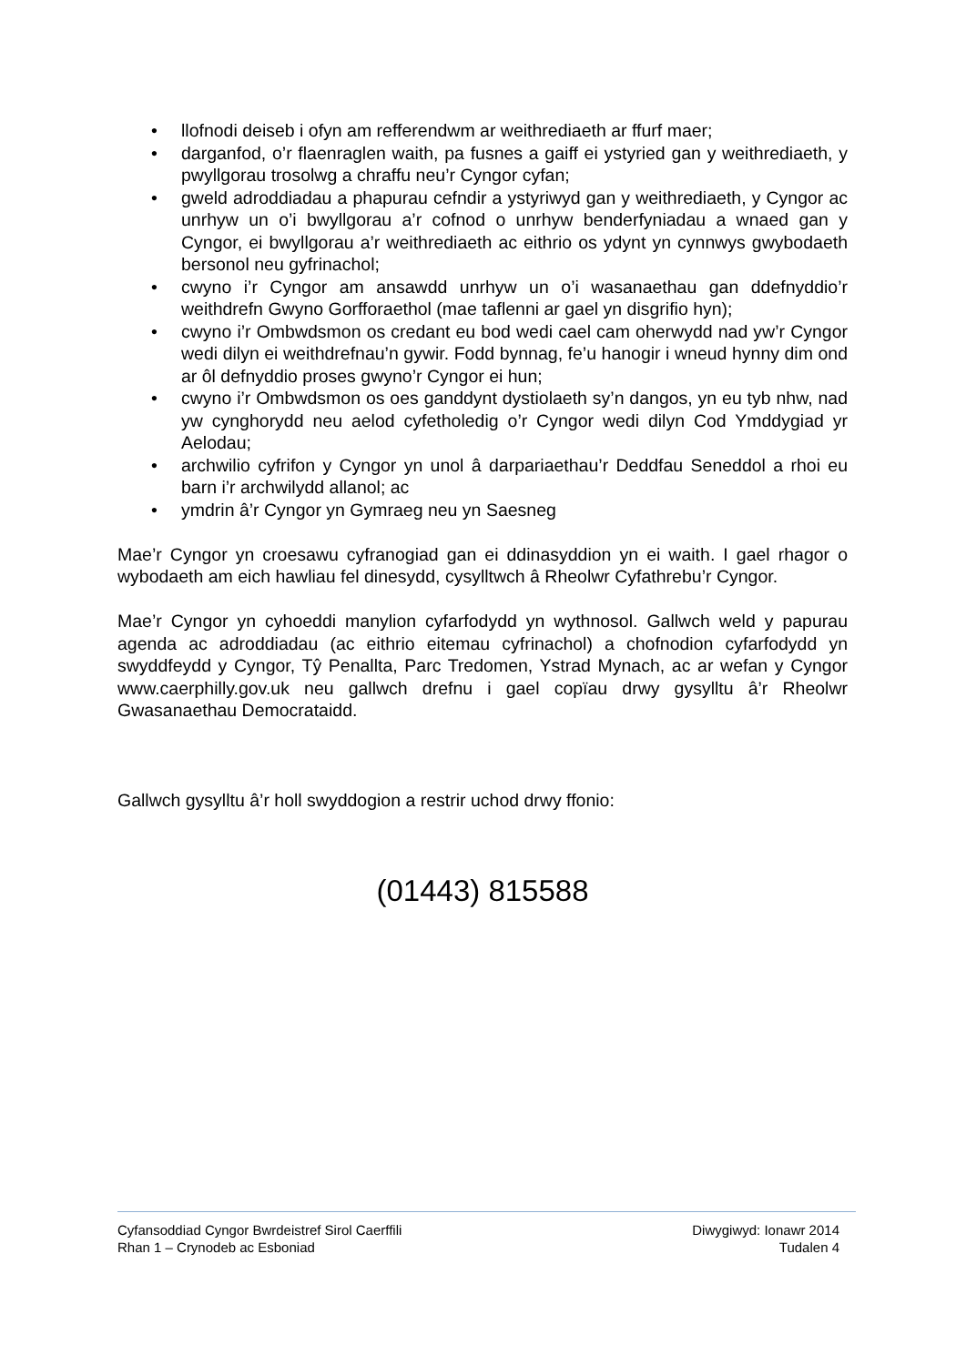• llofnodi deiseb i ofyn am refferendwm ar weithrediaeth ar ffurf maer;
• darganfod, o’r flaenraglen waith, pa fusnes a gaiff ei ystyried gan y weithrediaeth, y pwyllgorau trosolwg a chraffu neu’r Cyngor cyfan;
• gweld adroddiadau a phapurau cefndir a ystyriwyd gan y weithrediaeth, y Cyngor ac unrhyw un o’i bwyllgorau a’r cofnod o unrhyw benderfyniadau a wnaed gan y Cyngor, ei bwyllgorau a’r weithrediaeth ac eithrio os ydynt yn cynnwys gwybodaeth bersonol neu gyfrinachol;
• cwyno i’r Cyngor am ansawdd unrhyw un o’i wasanaethau gan ddefnyddio’r weithdrefn Gwyno Gorfforaethol (mae taflenni ar gael yn disgrifio hyn);
• cwyno i’r Ombwdsmon os credant eu bod wedi cael cam oherwydd nad yw’r Cyngor wedi dilyn ei weithdrefnau’n gywir. Fodd bynnag, fe’u hanogir i wneud hynny dim ond ar ôl defnyddio proses gwyno’r Cyngor ei hun;
• cwyno i’r Ombwdsmon os oes ganddynt dystiolaeth sy’n dangos, yn eu tyb nhw, nad yw cynghorydd neu aelod cyfetholedig o’r Cyngor wedi dilyn Cod Ymddygiad yr Aelodau;
• archwilio cyfrifon y Cyngor yn unol â darpariaethau’r Deddfau Seneddol a rhoi eu barn i’r archwilydd allanol; ac
• ymdrin â’r Cyngor yn Gymraeg neu yn Saesneg
Mae’r Cyngor yn croesawu cyfranogiad gan ei ddinasyddion yn ei waith. I gael rhagor o wybodaeth am eich hawliau fel dinesydd, cysylltwch â Rheolwr Cyfathrebu’r Cyngor.
Mae’r Cyngor yn cyhoeddi manylion cyfarfodydd yn wythnosol. Gallwch weld y papurau agenda ac adroddiadau (ac eithrio eitemau cyfrinachol) a chofnodion cyfarfodydd yn swyddfeydd y Cyngor, Tŷ Penallta, Parc Tredomen, Ystrad Mynach, ac ar wefan y Cyngor www.caerphilly.gov.uk neu gallwch drefnu i gael copïau drwy gysylltu â’r Rheolwr Gwasanaethau Democrataidd.
Gallwch gysylltu â’r holl swyddogion a restrir uchod drwy ffonio:
(01443) 815588
Cyfansoddiad Cyngor Bwrdeistref Sirol Caerffili Diwygiwyd: Ionawr 2014
Rhan 1 – Crynodeb ac Esboniad Tudalen 4